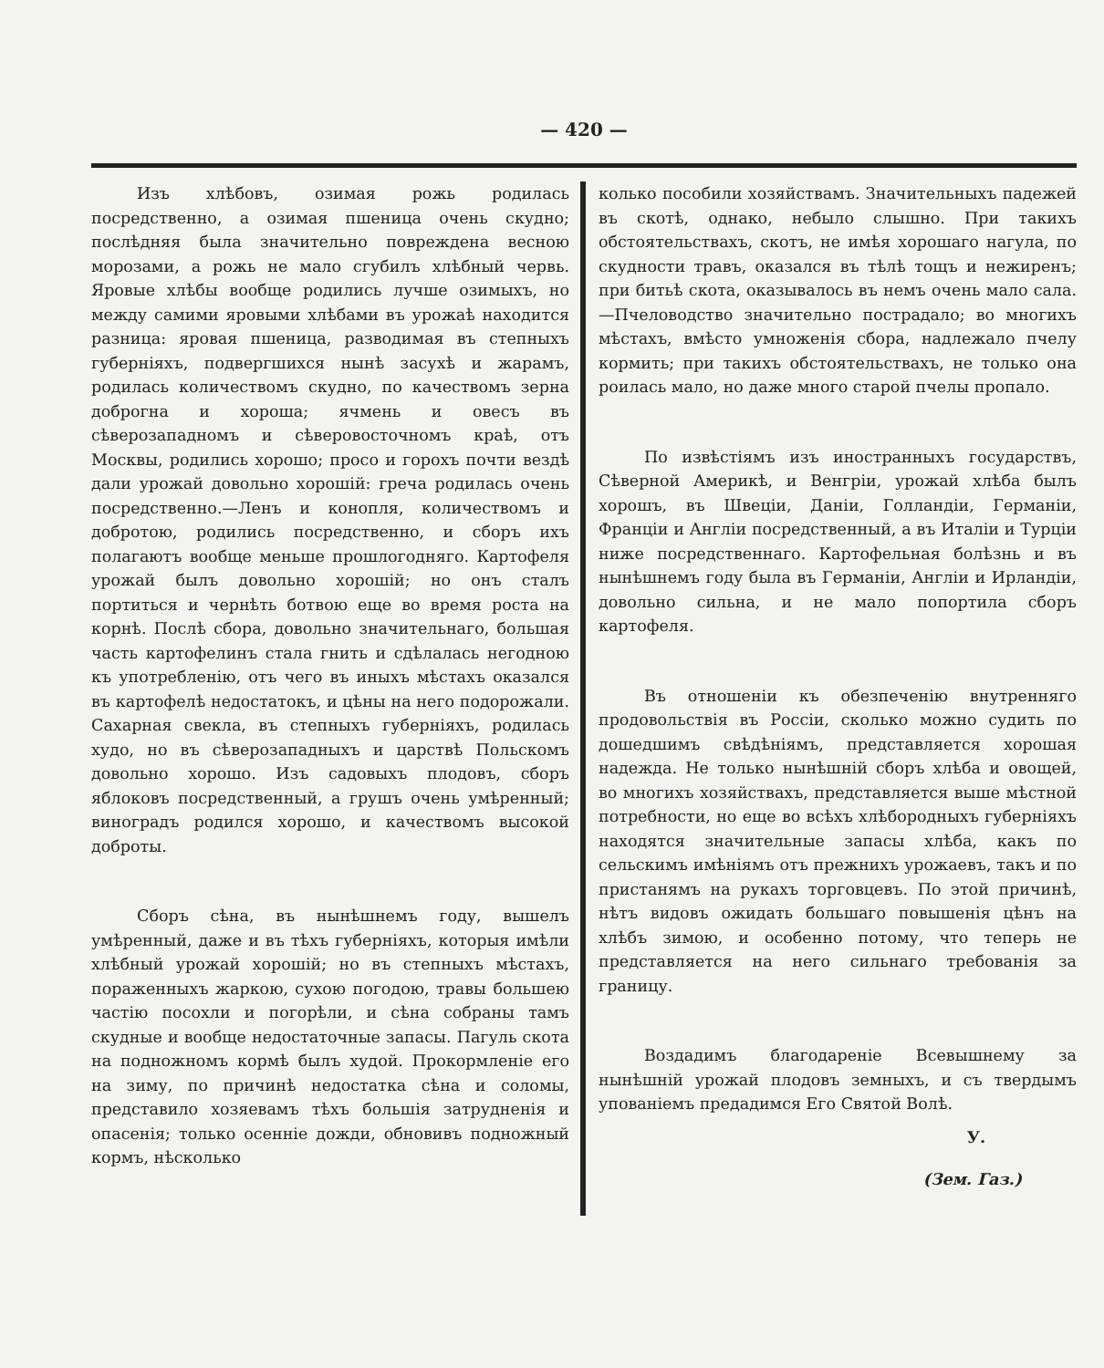— 420 —
Изъ хлѣбовъ, озимая рожь родилась посредственно, а озимая пшеница очень скудно; послѣдняя была значительно повреждена весною морозами, а рожь не мало сгубилъ хлѣбный червь. Яровые хлѣбы вообще родились лучше озимыхъ, но между самими яровыми хлѣбами въ урожаѣ находится разница: яровая пшеница, разводимая въ степныхъ губерніяхъ, подвергшихся нынѣ засухѣ и жарамъ, родилась количествомъ скудно, по качествомъ зерна доброгна и хороша; ячмень и овесъ въ сѣверозападномъ и сѣверовосточномъ краѣ, отъ Москвы, родились хорошо; просо и горохъ почти вездѣ дали урожай довольно хорошій: греча родилась очень посредственно.—Ленъ и конопля, количествомъ и добротою, родились посредственно, и сборъ ихъ полагаютъ вообще меньше прошлогодняго. Картофеля урожай былъ довольно хорошій; но онъ сталъ портиться и чернѣть ботвою еще во время роста на корнѣ. Послѣ сбора, довольно значительнаго, большая часть картофелинъ стала гнить и сдѣлалась негодною къ употребленію, отъ чего въ иныхъ мѣстахъ оказался въ картофелѣ недостатокъ, и цѣны на него подорожали. Сахарная свекла, въ степныхъ губерніяхъ, родилась худо, но въ сѣверозападныхъ и царствѣ Польскомъ довольно хорошо. Изъ садовыхъ плодовъ, сборъ яблоковъ посредственный, а грушъ очень умѣренный; виноградъ родился хорошо, и качествомъ высокой доброты.
Сборъ сѣна, въ нынѣшнемъ году, вышелъ умѣренный, даже и въ тѣхъ губерніяхъ, которыя имѣли хлѣбный урожай хорошій; но въ степныхъ мѣстахъ, пораженныхъ жаркою, сухою погодою, травы большею частію посохли и погорѣли, и сѣна собраны тамъ скудные и вообще недостаточные запасы. Пагуль скота на подножномъ кормѣ былъ худой. Прокормленіе его на зиму, по причинѣ недостатка сѣна и соломы, представило хозяевамъ тѣхъ большія затрудненія и опасенія; только осенніе дожди, обновивъ подножный кормъ, нѣсколько
колько пособили хозяйствамъ. Значительныхъ падежей въ скотѣ, однако, небыло слышно. При такихъ обстоятельствахъ, скотъ, не имѣя хорошаго нагула, по скудности травъ, оказался въ тѣлѣ тощъ и нежиренъ; при битьѣ скота, оказывалось въ немъ очень мало сала.—Пчеловодство значительно пострадало; во многихъ мѣстахъ, вмѣсто умноженія сбора, надлежало пчелу кормить; при такихъ обстоятельствахъ, не только она роилась мало, но даже много старой пчелы пропало.
По извѣстіямъ изъ иностранныхъ государствъ, Сѣверной Америкѣ, и Венгріи, урожай хлѣба былъ хорошъ, въ Швеціи, Даніи, Голландіи, Германіи, Франціи и Англіи посредственный, а въ Италіи и Турціи ниже посредственнаго. Картофельная болѣзнь и въ нынѣшнемъ году была въ Германіи, Англіи и Ирландіи, довольно сильна, и не мало попортила сборъ картофеля.
Въ отношеніи къ обезпеченію внутренняго продовольствія въ Россіи, сколько можно судить по дошедшимъ свѣдѣніямъ, представляется хорошая надежда. Не только нынѣшній сборъ хлѣба и овощей, во многихъ хозяйствахъ, представляется выше мѣстной потребности, но еще во всѣхъ хлѣбородныхъ губерніяхъ находятся значительные запасы хлѣба, какъ по сельскимъ имѣніямъ отъ прежнихъ урожаевъ, такъ и по пристанямъ на рукахъ торговцевъ. По этой причинѣ, нѣтъ видовъ ожидать большаго повышенія цѣнъ на хлѣбъ зимою, и особенно потому, что теперь не представляется на него сильнаго требованія за границу.
Воздадимъ благодареніе Всевышнему за нынѣшній урожай плодовъ земныхъ, и съ твердымъ упованіемъ предадимся Его Святой Волѣ.
У.
(Зем. Газ.)